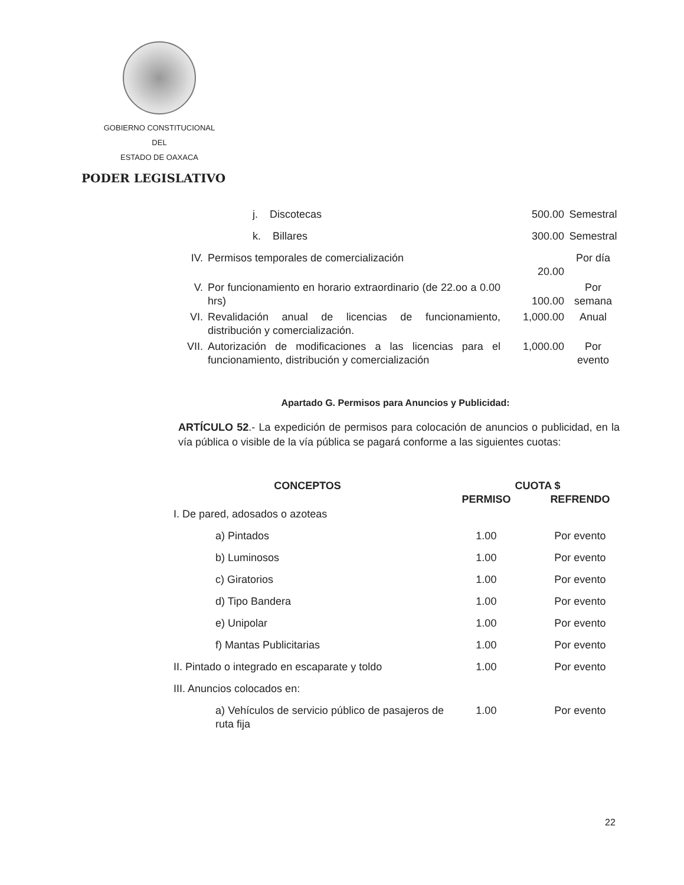GOBIERNO CONSTITUCIONAL
DEL
ESTADO DE OAXACA
PODER LEGISLATIVO
| | j. Discotecas | 500.00 | Semestral |
| | k. Billares | 300.00 | Semestral |
| IV. | Permisos temporales de comercialización | 20.00 | Por día |
| V. | Por funcionamiento en horario extraordinario (de 22.oo a 0.00 hrs) | 100.00 | Por semana |
| VI. | Revalidación anual de licencias de funcionamiento, distribución y comercialización. | 1,000.00 | Anual |
| VII. | Autorización de modificaciones a las licencias para el funcionamiento, distribución y comercialización | 1,000.00 | Por evento |
Apartado G. Permisos para Anuncios y Publicidad:
ARTÍCULO 52.- La expedición de permisos para colocación de anuncios o publicidad, en la vía pública o visible de la vía pública se pagará conforme a las siguientes cuotas:
| CONCEPTOS | CUOTA $ | |
| --- | --- | --- |
| | PERMISO | REFRENDO |
| I. De pared, adosados o azoteas | | |
| a) Pintados | 1.00 | Por evento |
| b) Luminosos | 1.00 | Por evento |
| c) Giratorios | 1.00 | Por evento |
| d) Tipo Bandera | 1.00 | Por evento |
| e) Unipolar | 1.00 | Por evento |
| f) Mantas Publicitarias | 1.00 | Por evento |
| II. Pintado o integrado en escaparate y toldo | 1.00 | Por evento |
| III. Anuncios colocados en: | | |
| a) Vehículos de servicio público de pasajeros de ruta fija | 1.00 | Por evento |
22